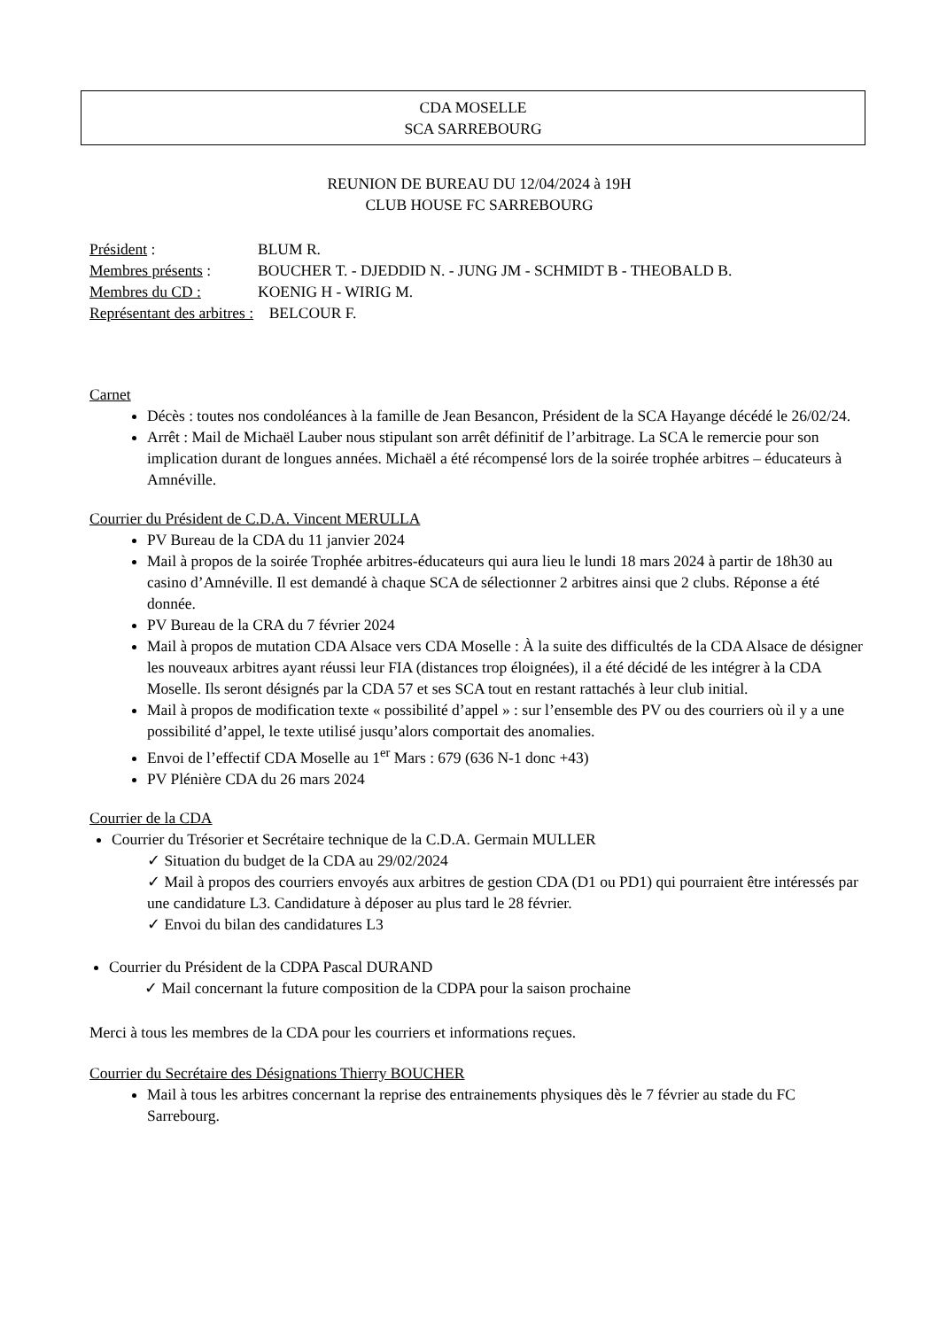CDA MOSELLE
SCA SARREBOURG
REUNION DE BUREAU DU 12/04/2024 à 19H
CLUB HOUSE FC SARREBOURG
Président : BLUM R.
Membres présents : BOUCHER T. - DJEDDID N. - JUNG JM - SCHMIDT B - THEOBALD B.
Membres du CD : KOENIG H - WIRIG M.
Représentant des arbitres : BELCOUR F.
Carnet
Décès : toutes nos condoléances à la famille de Jean Besancon, Président de la SCA Hayange décédé le 26/02/24.
Arrêt : Mail de Michaël Lauber nous stipulant son arrêt définitif de l’arbitrage. La SCA le remercie pour son implication durant de longues années. Michaël a été récompensé lors de la soirée trophée arbitres – éducateurs à Amnéville.
Courrier du Président de C.D.A. Vincent MERULLA
PV Bureau de la CDA du 11 janvier 2024
Mail à propos de la soirée Trophée arbitres-éducateurs qui aura lieu le lundi 18 mars 2024 à partir de 18h30 au casino d’Amnéville. Il est demandé à chaque SCA de sélectionner 2 arbitres ainsi que 2 clubs. Réponse a été donnée.
PV Bureau de la CRA du 7 février 2024
Mail à propos de mutation CDA Alsace vers CDA Moselle : À la suite des difficultés de la CDA Alsace de désigner les nouveaux arbitres ayant réussi leur FIA (distances trop éloignées), il a été décidé de les intégrer à la CDA Moselle. Ils seront désignés par la CDA 57 et ses SCA tout en restant rattachés à leur club initial.
Mail à propos de modification texte « possibilité d’appel » : sur l’ensemble des PV ou des courriers où il y a une possibilité d’appel, le texte utilisé jusqu’alors comportait des anomalies.
Envoi de l’effectif CDA Moselle au 1<sup>er</sup> Mars : 679 (636 N-1 donc +43)
PV Plénière CDA du 26 mars 2024
Courrier de la CDA
Courrier du Trésorier et Secrétaire technique de la C.D.A. Germain MULLER
✓ Situation du budget de la CDA au 29/02/2024
✓ Mail à propos des courriers envoyés aux arbitres de gestion CDA (D1 ou PD1) qui pourraient être intéressés par une candidature L3. Candidature à déposer au plus tard le 28 février.
✓ Envoi du bilan des candidatures L3
Courrier du Président de la CDPA Pascal DURAND
✓ Mail concernant la future composition de la CDPA pour la saison prochaine
Merci à tous les membres de la CDA pour les courriers et informations reçues.
Courrier du Secrétaire des Désignations Thierry BOUCHER
Mail à tous les arbitres concernant la reprise des entrainements physiques dès le 7 février au stade du FC Sarrebourg.